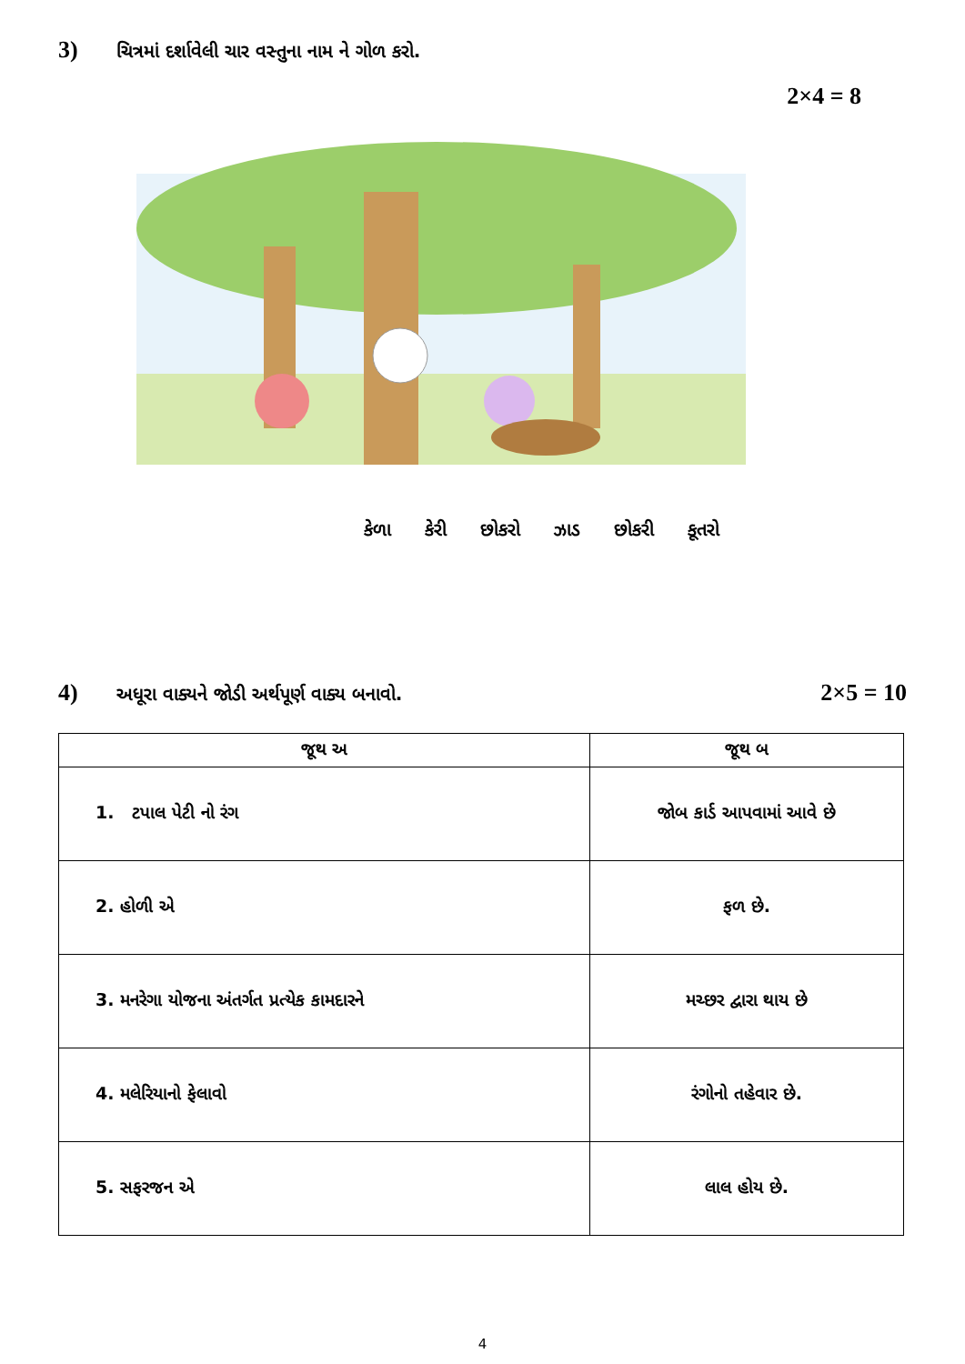3) ચિત્રમાં દર્શાવેલી ચાર વસ્તુના નામ ને ગોળ કરો.
2×4 = 8
કેળા કેરી છોકરો ઝાડ છોકરી કૂતરો
4) અધૂરા વાક્યને જોડી અર્થપૂર્ણ વાક્ય બનાવો. 2×5 = 10
| જૂથ અ | જૂથ બ |
| --- | --- |
| 1. ટપાલ પેટી નો રંગ | જોબ કાર્ડ આપવામાં આવે છે |
| 2. હોળી એ | ફળ છે. |
| 3. મનરેગા યોજના અંતર્ગત પ્રત્યેક કામદારને | મચ્છર દ્વારા થાય છે |
| 4. મલેરિયાનો ફેલાવો | રંગોનો તહેવાર છે. |
| 5. સફરજન એ | લાલ હોય છે. |
4